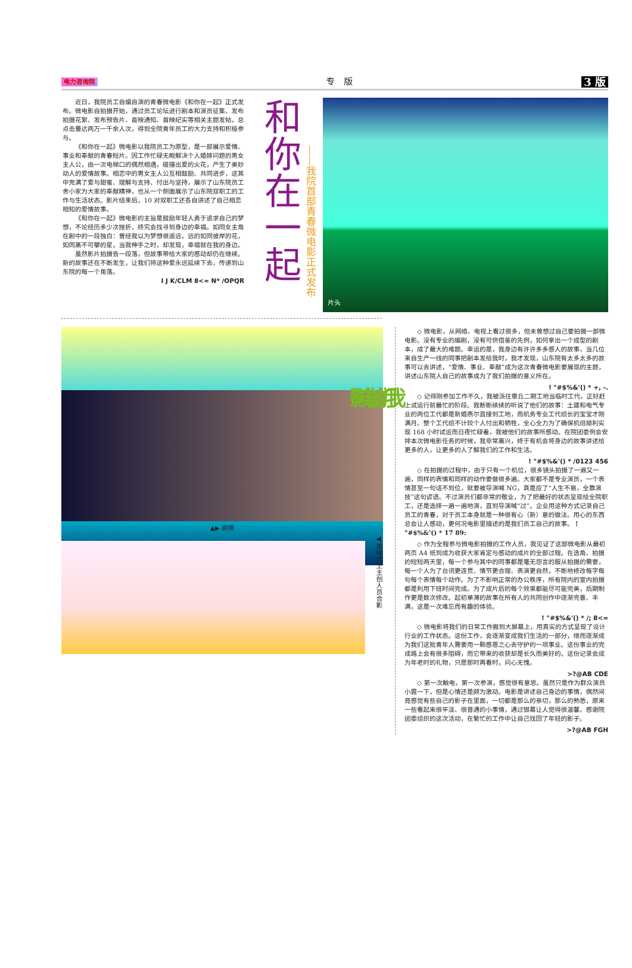电力咨询院 专　版 3 版
近日，我院员工自编自演的青春微电影《和你在一起》正式发布。微电影自拍摄开始，通过员工论坛进行剧本和演员征集、发布拍摄花絮、发布预告片、首映通知、首映纪实等相关主题发帖，总点击量达两万一千余人次，得到全院青年员工的大力支持和积极参与。
《和你在一起》微电影以我院员工为原型，是一部展示爱情、事业和奉献的青春短片。因工作忙碌无暇解决个人婚嫁问题的男女主人公，由一次电梯口的偶然相遇，碰撞出爱的火花，产生了美妙动人的爱情故事。相恋中的男女主人公互相鼓励、共同进步，这其中充满了爱与甜蜜、理解与支持、付出与坚持，展示了山东院员工舍小家为大家的奉献精神，也从一个侧面展示了山东院双职工的工作与生活状态。影片结束后，10 对双职工还各自讲述了自己相恋相知的爱情故事。
《和你在一起》微电影的主旨是鼓励年轻人勇于追求自己的梦想，不论经历多少次挫折，终究会找寻到身边的幸福。如同女主角在剧中的一段独白：曾经我以为梦想很遥远，远的如同彼岸的花，如同高不可攀的星，当我伸手之时，却发现，幸福就在我的身边。
虽然影片拍摄告一段落，但故事带给大家的感动却仍在继续。新的故事还在不断发生，让我们将这种爱永远延续下去，传递到山东院的每一个角落。
I J K/CLM 8<= N* /OPQR
和你在一起
——我院首部青春微电影正式发布
片头
我们的电影
▲▶ 剧照
◀首映式上主创人员合影
◇ 微电影，从网络、电视上看过很多，但未曾想过自己要拍摄一部微电影。没有专业的编剧，没有可供借鉴的先例，如何拿出一个成型的剧本，成了最大的难题。幸运的是，我身边有许许多多感人的故事，当几位来自生产一线的同事把剧本发给我时，我才发现，山东院有太多太多的故事可以去讲述，“爱情、事业、奉献”成为这次青春微电影要展现的主题，讲述山东院人自己的故事成为了我们拍摄的意义所在。
! "#$%&'() * +, -.
◇ 记得刚参加工作不久，我被派往章丘二期工地当临时工代，正好赶上试运行前最忙的阶段。我断断续续的听说了他们的故事：土建和电气专业的两位工代都是新婚燕尔直接到工地，而机务专业工代组长的宝宝才刚满月。整个工代组不计较个人付出和牺牲，全心全力为了确保机组顺利实现 168 小时试运而日夜忙碌着，我被他们的故事所感动。在院团委例会安排本次微电影任务的时候，我非常高兴，终于有机会将身边的故事讲述给更多的人，让更多的人了解我们的工作和生活。
! "#$%&'() * /0123 456
◇ 在拍摄的过程中，由于只有一个机位，很多镜头拍摄了一遍又一遍，同样的表情和同样的动作要做很多遍。大家都不是专业演员，一个表情甚至一句话不到位，就要被导演喊 NG，真是应了“人生不易，全靠演技”这句谚语。不过演员们都非常的敬业，为了把最好的状态呈现给全院职工，还是选择一遍一遍地演，直到导演喊“过”。企业用这种方式记录自己员工的青春，对于员工本身就是一种很有心（新）意的做法。用心的东西总会让人感动，更何况电影里描述的是我们员工自己的故事。 ! "#$%&'() * 17 89:
◇ 作为全程参与微电影拍摄的工作人员，我见证了这部微电影从最初两页 A4 纸到成为收获大家肯定与感动的成片的全部过程。在选角、拍摄的短短两天里，每一个参与其中的同事都是毫无怨言的服从拍摄的需要，每一个人为了台词更连贯、情节更合理、表演更自然，不断地修改每字每句每个表情每个动作。为了不影响正常的办公秩序，所有院内的室内拍摄都是利用下班时间完成。为了成片后的每个效果都能尽可能完美，后期制作更是数次修改。起初单薄的故事在所有人的共同创作中逐渐完善、丰满，这是一次难忘而有趣的体验。
! "#$%&'() * /; 8<=
◇ 微电影将我们的日常工作搬到大屏幕上，用真实的方式呈现了设计行业的工作状态。这份工作，会逐渐变成我们生活的一部分，继而逐渐成为我们这批青年人需要用一颗感恩之心去守护的一项事业。这份事业的完成路上会有很多阻碍，而它带来的收获却是长久而美好的。这份记录会成为年老时的礼物，只愿那时再看时，问心无愧。
>?@AB CDE
◇ 第一次触电，第一次参演，感觉很有意思。虽然只是作为群众演员小露一下，但是心情还是颇为激动。电影是讲述自己身边的事情，偶然间竟感觉有些自己的影子在里面，一切都是那么的亲切，那么的熟悉，原来一些看起来很平淡、很普通的小事情，通过银幕让人觉得很温馨。感谢院团委组织的这次活动，在繁忙的工作中让自己找回了年轻的影子。
>?@AB FGH